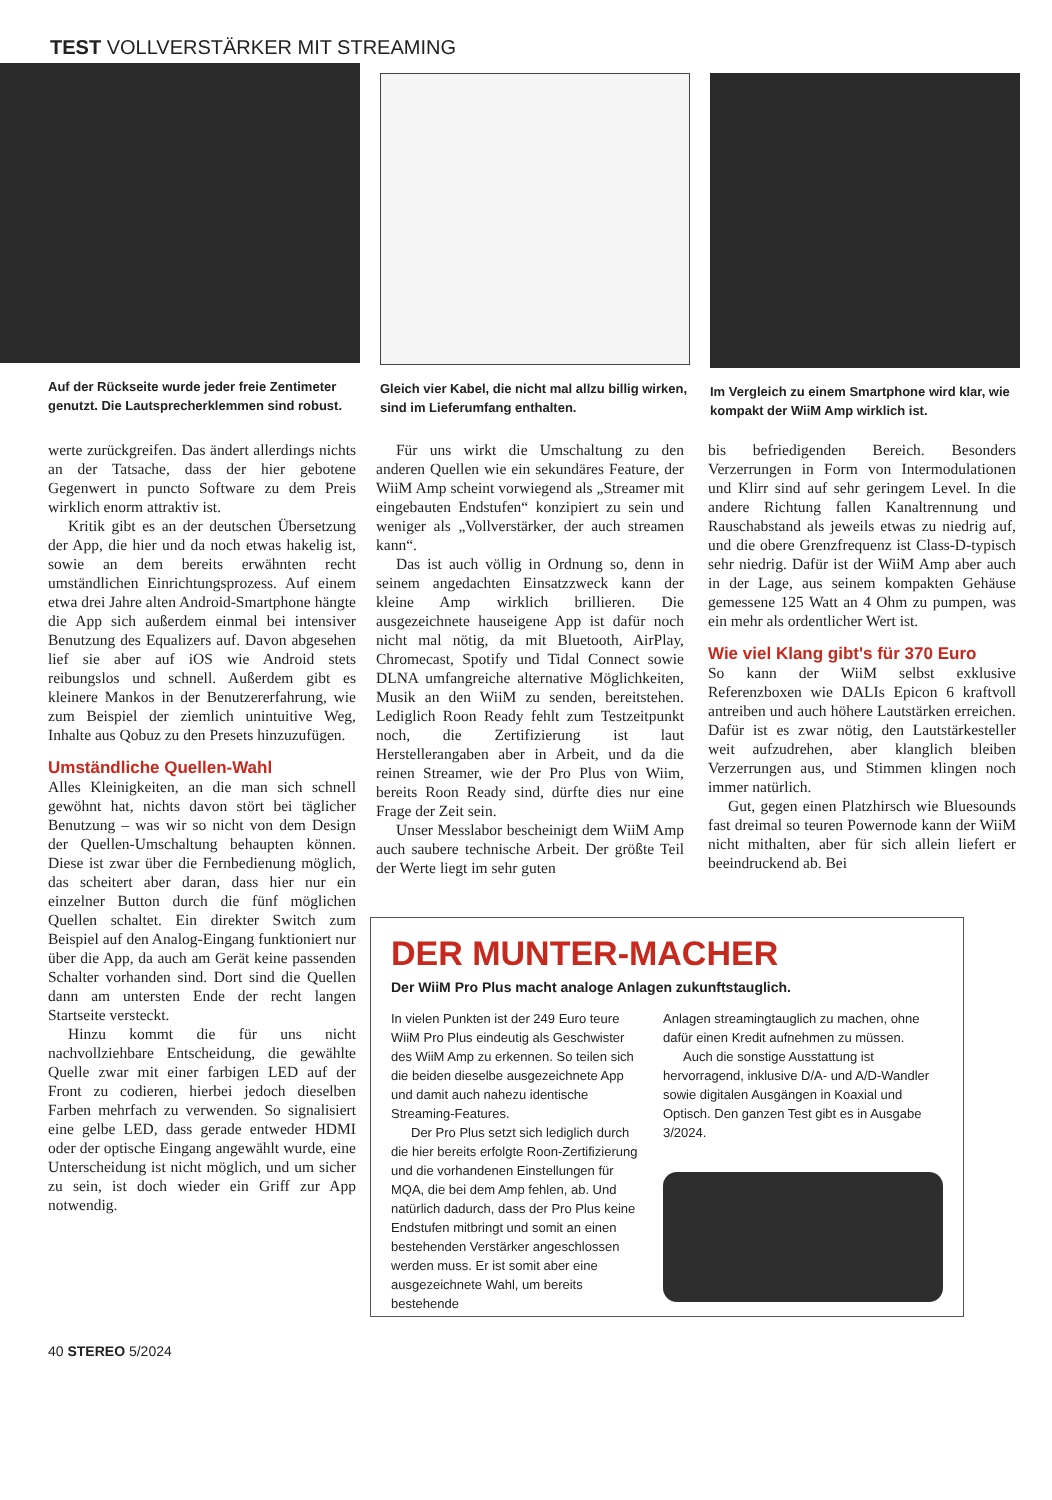TEST VOLLVERSTÄRKER MIT STREAMING
Auf der Rückseite wurde jeder freie Zentimeter genutzt. Die Lautsprecherklemmen sind robust.
Gleich vier Kabel, die nicht mal allzu billig wirken, sind im Lieferumfang enthalten.
Im Vergleich zu einem Smartphone wird klar, wie kompakt der WiiM Amp wirklich ist.
werte zurückgreifen. Das ändert allerdings nichts an der Tatsache, dass der hier gebotene Gegenwert in puncto Software zu dem Preis wirklich enorm attraktiv ist.
Kritik gibt es an der deutschen Übersetzung der App, die hier und da noch etwas hakelig ist, sowie an dem bereits erwähnten recht umständlichen Einrichtungsprozess. Auf einem etwa drei Jahre alten Android-Smartphone hängte die App sich außerdem einmal bei intensiver Benutzung des Equalizers auf. Davon abgesehen lief sie aber auf iOS wie Android stets reibungslos und schnell. Außerdem gibt es kleinere Mankos in der Benutzererfahrung, wie zum Beispiel der ziemlich unintuitive Weg, Inhalte aus Qobuz zu den Presets hinzuzufügen.
Umständliche Quellen-Wahl
Alles Kleinigkeiten, an die man sich schnell gewöhnt hat, nichts davon stört bei täglicher Benutzung – was wir so nicht von dem Design der Quellen-Umschaltung behaupten können. Diese ist zwar über die Fernbedienung möglich, das scheitert aber daran, dass hier nur ein einzelner Button durch die fünf möglichen Quellen schaltet. Ein direkter Switch zum Beispiel auf den Analog-Eingang funktioniert nur über die App, da auch am Gerät keine passenden Schalter vorhanden sind. Dort sind die Quellen dann am untersten Ende der recht langen Startseite versteckt.
Hinzu kommt die für uns nicht nachvollziehbare Entscheidung, die gewählte Quelle zwar mit einer farbigen LED auf der Front zu codieren, hierbei jedoch dieselben Farben mehrfach zu verwenden. So signalisiert eine gelbe LED, dass gerade entweder HDMI oder der optische Eingang angewählt wurde, eine Unterscheidung ist nicht möglich, und um sicher zu sein, ist doch wieder ein Griff zur App notwendig.
Für uns wirkt die Umschaltung zu den anderen Quellen wie ein sekundäres Feature, der WiiM Amp scheint vorwiegend als „Streamer mit eingebauten Endstufen“ konzipiert zu sein und weniger als „Vollverstärker, der auch streamen kann“.
Das ist auch völlig in Ordnung so, denn in seinem angedachten Einsatzzweck kann der kleine Amp wirklich brillieren. Die ausgezeichnete hauseigene App ist dafür noch nicht mal nötig, da mit Bluetooth, AirPlay, Chromecast, Spotify und Tidal Connect sowie DLNA umfangreiche alternative Möglichkeiten, Musik an den WiiM zu senden, bereitstehen. Lediglich Roon Ready fehlt zum Testzeitpunkt noch, die Zertifizierung ist laut Herstellerangaben aber in Arbeit, und da die reinen Streamer, wie der Pro Plus von Wiim, bereits Roon Ready sind, dürfte dies nur eine Frage der Zeit sein.
Unser Messlabor bescheinigt dem WiiM Amp auch saubere technische Arbeit. Der größte Teil der Werte liegt im sehr guten
bis befriedigenden Bereich. Besonders Verzerrungen in Form von Intermodulationen und Klirr sind auf sehr geringem Level. In die andere Richtung fallen Kanaltrennung und Rauschabstand als jeweils etwas zu niedrig auf, und die obere Grenzfrequenz ist Class-D-typisch sehr niedrig. Dafür ist der WiiM Amp aber auch in der Lage, aus seinem kompakten Gehäuse gemessene 125 Watt an 4 Ohm zu pumpen, was ein mehr als ordentlicher Wert ist.
Wie viel Klang gibt's für 370 Euro
So kann der WiiM selbst exklusive Referenzboxen wie DALIs Epicon 6 kraftvoll antreiben und auch höhere Lautstärken erreichen. Dafür ist es zwar nötig, den Lautstärkesteller weit aufzudrehen, aber klanglich bleiben Verzerrungen aus, und Stimmen klingen noch immer natürlich.
Gut, gegen einen Platzhirsch wie Bluesounds fast dreimal so teuren Powernode kann der WiiM nicht mithalten, aber für sich allein liefert er beeindruckend ab. Bei
DER MUNTER-MACHER
Der WiiM Pro Plus macht analoge Anlagen zukunftstauglich.
In vielen Punkten ist der 249 Euro teure WiiM Pro Plus eindeutig als Geschwister des WiiM Amp zu erkennen. So teilen sich die beiden dieselbe ausgezeichnete App und damit auch nahezu identische Streaming-Features.
Der Pro Plus setzt sich lediglich durch die hier bereits erfolgte Roon-Zertifizierung und die vorhandenen Einstellungen für MQA, die bei dem Amp fehlen, ab. Und natürlich dadurch, dass der Pro Plus keine Endstufen mitbringt und somit an einen bestehenden Verstärker angeschlossen werden muss. Er ist somit aber eine ausgezeichnete Wahl, um bereits bestehende
Anlagen streamingtauglich zu machen, ohne dafür einen Kredit aufnehmen zu müssen.
Auch die sonstige Ausstattung ist hervorragend, inklusive D/A- und A/D-Wandler sowie digitalen Ausgängen in Koaxial und Optisch. Den ganzen Test gibt es in Ausgabe 3/2024.
40 STEREO 5/2024